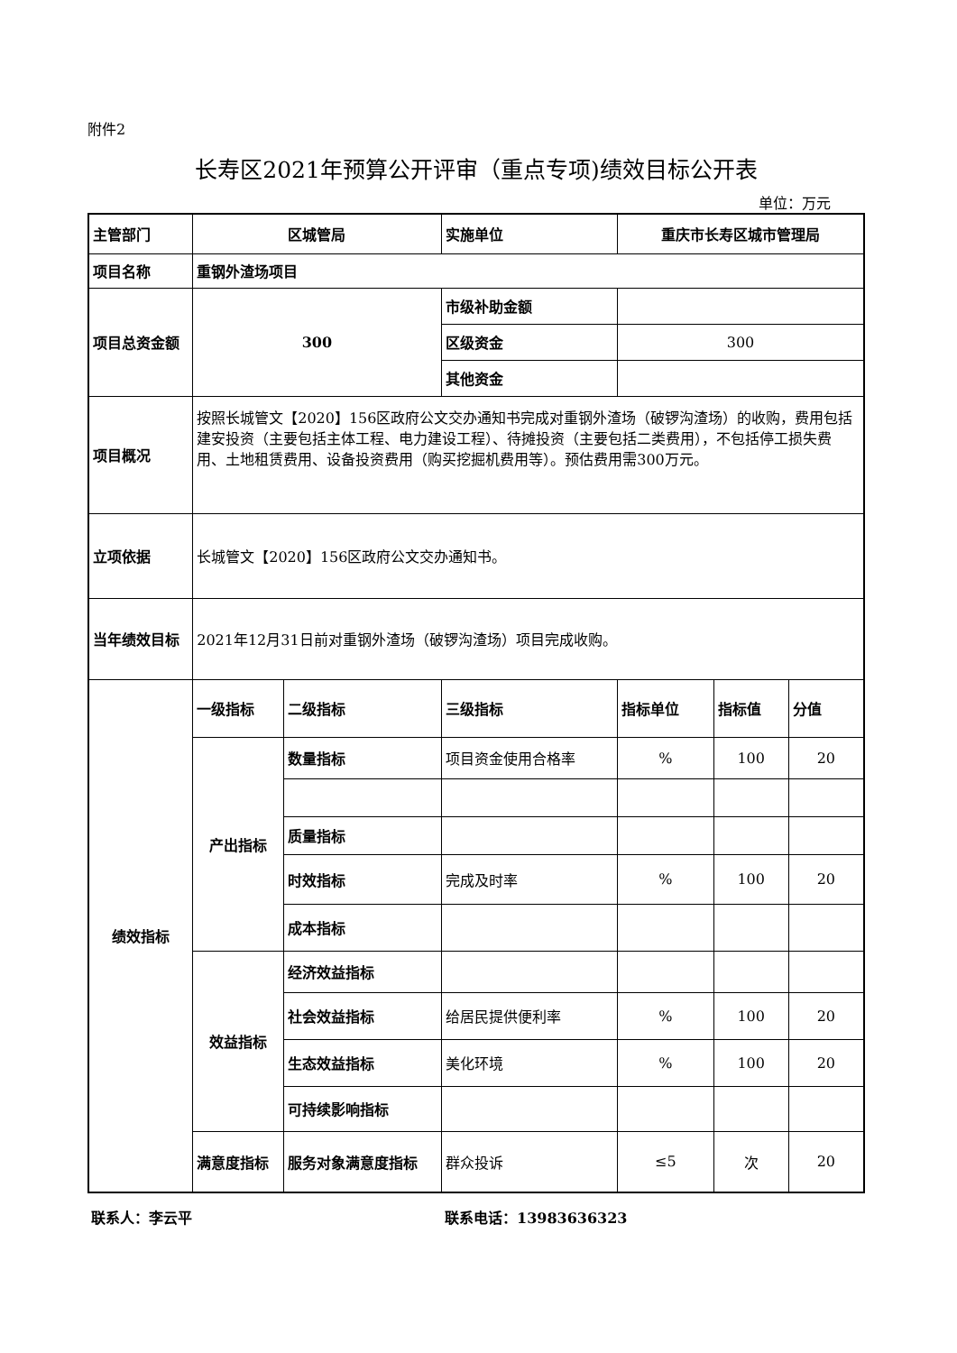附件2
长寿区2021年预算公开评审（重点专项)绩效目标公开表
单位：万元
| 主管部门 | 区城管局 | | 实施单位 | 重庆市长寿区城市管理局 | | |
| 项目名称 | 重钢外渣场项目 | | | | | |
| 项目总资金额 | 300 | | 市级补助金额 | | | |
| | | | 区级资金 | 300 | | |
| | | | 其他资金 | | | |
| 项目概况 | 按照长城管文【2020】156区政府公文交办通知书完成对重钢外渣场（破锣沟渣场）的收购，费用包括建安投资（主要包括主体工程、电力建设工程）、待摊投资（主要包括二类费用），不包括停工损失费用、土地租赁费用、设备投资费用（购买挖掘机费用等）。预估费用需300万元。 | | | | | |
| 立项依据 | 长城管文【2020】156区政府公文交办通知书。 | | | | | |
| 当年绩效目标 | 2021年12月31日前对重钢外渣场（破锣沟渣场）项目完成收购。 | | | | | |
| 绩效指标 | 一级指标 | 二级指标 | 三级指标 | 指标单位 | 指标值 | 分值 |
| | 产出指标 | 数量指标 | 项目资金使用合格率 | % | 100 | 20 |
| | | 质量指标 | | | | |
| | | 时效指标 | 完成及时率 | % | 100 | 20 |
| | | 成本指标 | | | | |
| | 效益指标 | 经济效益指标 | | | | |
| | | 社会效益指标 | 给居民提供便利率 | % | 100 | 20 |
| | | 生态效益指标 | 美化环境 | % | 100 | 20 |
| | | 可持续影响指标 | | | | |
| | 满意度指标 | 服务对象满意度指标 | 群众投诉 | ≤5 | 次 | 20 |
联系人：李云平 联系电话：13983636323